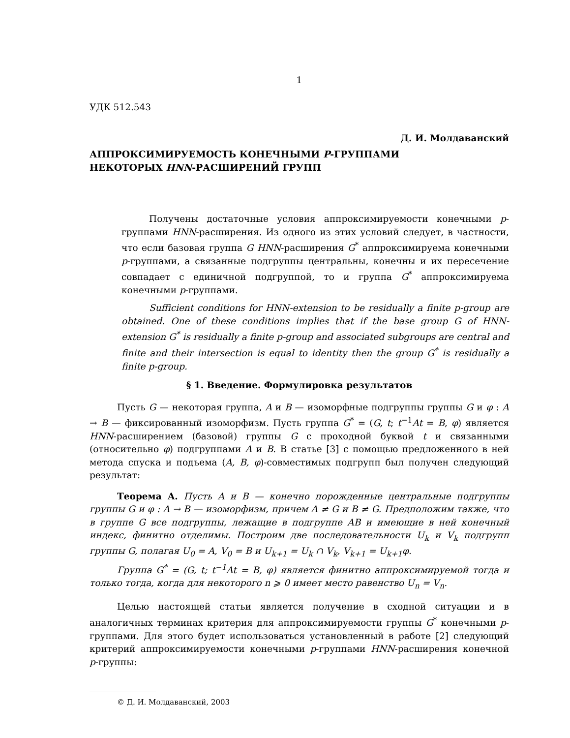1
УДК 512.543
Д. И. Молдаванский
АППРОКСИМИРУЕМОСТЬ КОНЕЧНЫМИ P-ГРУППАМИ
НЕКОТОРЫХ HNN-РАСШИРЕНИЙ ГРУПП
Получены достаточные условия аппроксимируемости конечными p-группами HNN-расширения. Из одного из этих условий следует, в частности, что если базовая группа G HNN-расширения G<sup>*</sup> аппроксимируема конечными p-группами, а связанные подгруппы центральны, конечны и их пересечение совпадает с единичной подгруппой, то и группа G<sup>*</sup> аппроксимируема конечными p-группами.
Sufficient conditions for HNN-extension to be residually a finite p-group are obtained. One of these conditions implies that if the base group G of HNN-extension G<sup>*</sup> is residually a finite p-group and associated subgroups are central and finite and their intersection is equal to identity then the group G<sup>*</sup> is residually a finite p-group.
§ 1. Введение. Формулировка результатов
Пусть G — некоторая группа, A и B — изоморфные подгруппы группы G и φ : A → B — фиксированный изоморфизм. Пусть группа G<sup>*</sup> = (G, t; t<sup>−1</sup>At = B, φ) является HNN-расширением (базовой) группы G с проходной буквой t и связанными (относительно φ) подгруппами A и B. В статье [3] с помощью предложенного в ней метода спуска и подъема (A, B, φ)-совместимых подгрупп был получен следующий результат:
Теорема A. Пусть A и B — конечно порожденные центральные подгруппы группы G и φ : A → B — изоморфизм, причем A ≠ G и B ≠ G. Предположим также, что в группе G все подгруппы, лежащие в подгруппе AB и имеющие в ней конечный индекс, финитно отделимы. Построим две последовательности U<sub>k</sub> и V<sub>k</sub> подгрупп группы G, полагая U<sub>0</sub> = A, V<sub>0</sub> = B и U<sub>k+1</sub> = U<sub>k</sub> ∩ V<sub>k</sub>, V<sub>k+1</sub> = U<sub>k+1</sub>φ.
Группа G<sup>*</sup> = (G, t; t<sup>−1</sup>At = B, φ) является финитно аппроксимируемой тогда и только тогда, когда для некоторого n ⩾ 0 имеет место равенство U<sub>n</sub> = V<sub>n</sub>.
Целью настоящей статьи является получение в сходной ситуации и в аналогичных терминах критерия для аппроксимируемости группы G<sup>*</sup> конечными p-группами. Для этого будет использоваться установленный в работе [2] следующий критерий аппроксимируемости конечными p-группами HNN-расширения конечной p-группы:
© Д. И. Молдаванский, 2003